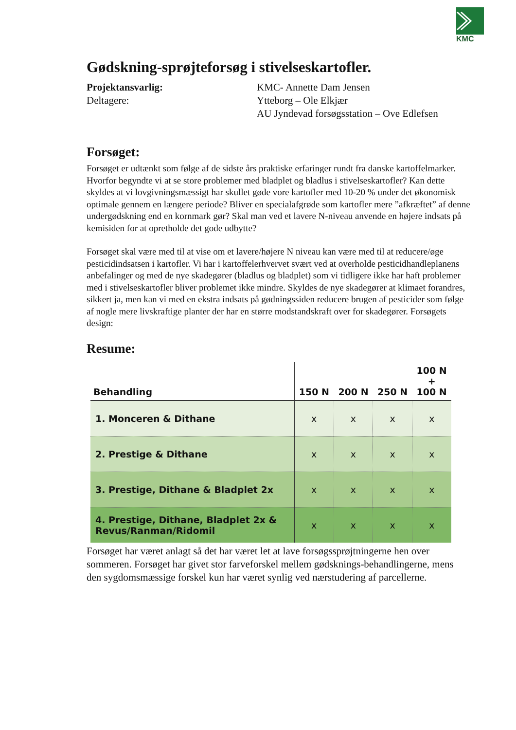KMC
Gødskning-sprøjteforsøg i stivelseskartofler.
Projektansvarlig:
KMC- Annette Dam Jensen
Deltagere:
Ytteborg – Ole Elkjær
AU Jyndevad forsøgsstation – Ove Edlefsen
Forsøget:
Forsøget er udtænkt som følge af de sidste års praktiske erfaringer rundt fra danske kartoffelmarker. Hvorfor begyndte vi at se store problemer med bladplet og bladlus i stivelseskartofler? Kan dette skyldes at vi lovgivningsmæssigt har skullet gøde vore kartofler med 10-20 % under det økonomisk optimale gennem en længere periode? Bliver en specialafgrøde som kartofler mere ”afkræftet” af denne undergødskning end en kornmark gør? Skal man ved et lavere N-niveau anvende en højere indsats på kemisiden for at opretholde det gode udbytte?
Forsøget skal være med til at vise om et lavere/højere N niveau kan være med til at reducere/øge pesticidindsatsen i kartofler. Vi har i kartoffelerhvervet svært ved at overholde pesticidhandleplanens anbefalinger og med de nye skadegører (bladlus og bladplet) som vi tidligere ikke har haft problemer med i stivelseskartofler bliver problemet ikke mindre. Skyldes de nye skadegører at klimaet forandres, sikkert ja, men kan vi med en ekstra indsats på gødningssiden reducere brugen af pesticider som følge af nogle mere livskraftige planter der har en større modstandskraft over for skadegører. Forsøgets design:
Resume:
| Behandling | 150 N | 200 N | 250 N | 100 N + 100 N |
| --- | --- | --- | --- | --- |
| 1. Monceren & Dithane | x | x | x | x |
| 2. Prestige & Dithane | x | x | x | x |
| 3. Prestige, Dithane & Bladplet 2x | x | x | x | x |
| 4. Prestige, Dithane, Bladplet 2x & Revus/Ranman/Ridomil | x | x | x | x |
Forsøget har været anlagt så det har været let at lave forsøgssprøjtningerne hen over sommeren. Forsøget har givet stor farveforskel mellem gødsknings-behandlingerne, mens den sygdomsmæssige forskel kun har været synlig ved nærstudering af parcellerne.